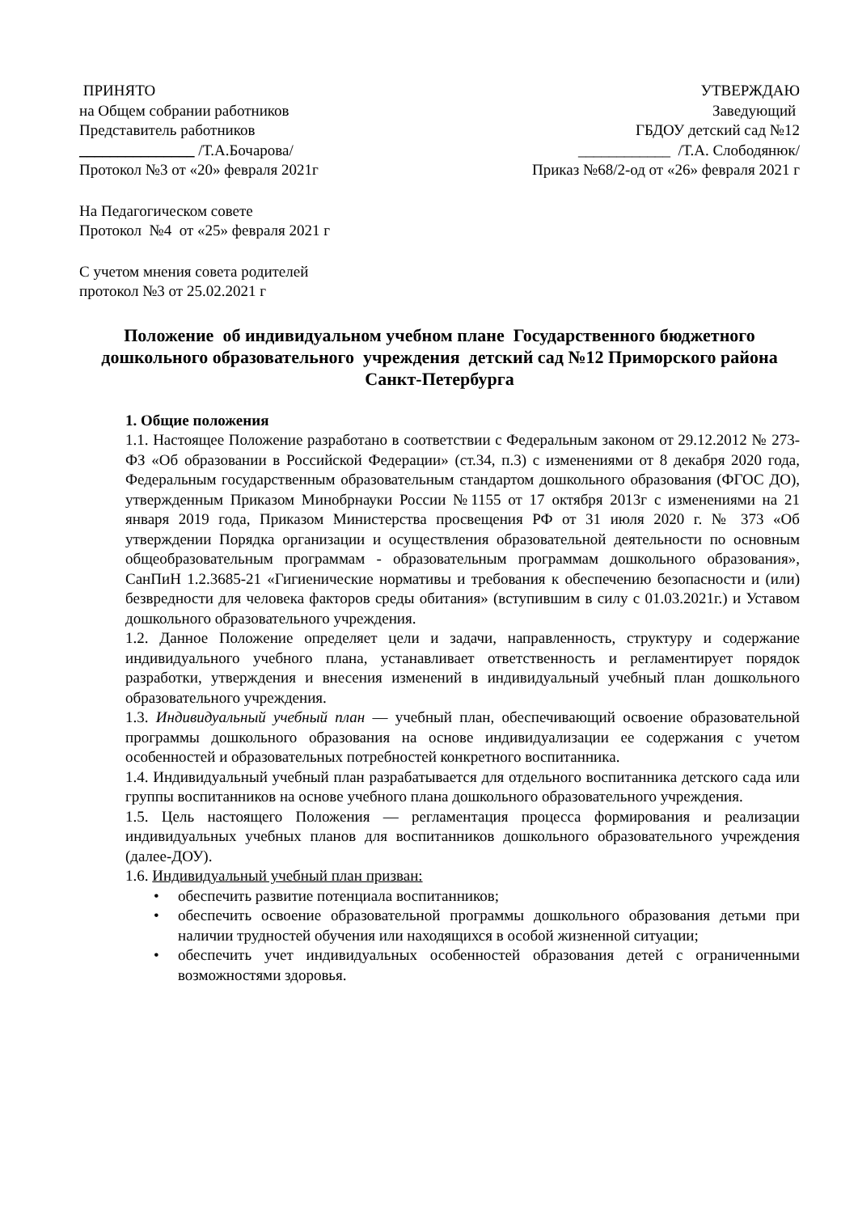ПРИНЯТО
на Общем собрании работников
Представитель работников
_______________ /Т.А.Бочарова/
Протокол №3 от «20» февраля 2021г
УТВЕРЖДАЮ
Заведующий
ГБДОУ детский сад №12
____________ /Т.А. Слободянюк/
Приказ №68/2-од от «26» февраля 2021 г
На Педагогическом совете
Протокол №4 от «25» февраля 2021 г
С учетом мнения совета родителей
протокол №3 от 25.02.2021 г
Положение об индивидуальном учебном плане Государственного бюджетного дошкольного образовательного учреждения детский сад №12 Приморского района Санкт-Петербурга
1. Общие положения
1.1. Настоящее Положение разработано в соответствии с Федеральным законом от 29.12.2012 № 273-ФЗ «Об образовании в Российской Федерации» (ст.34, п.3) с изменениями от 8 декабря 2020 года, Федеральным государственным образовательным стандартом дошкольного образования (ФГОС ДО), утвержденным Приказом Минобрнауки России №1155 от 17 октября 2013г с изменениями на 21 января 2019 года, Приказом Министерства просвещения РФ от 31 июля 2020 г. № 373 «Об утверждении Порядка организации и осуществления образовательной деятельности по основным общеобразовательным программам - образовательным программам дошкольного образования», СанПиН 1.2.3685-21 «Гигиенические нормативы и требования к обеспечению безопасности и (или) безвредности для человека факторов среды обитания» (вступившим в силу с 01.03.2021г.) и Уставом дошкольного образовательного учреждения.
1.2. Данное Положение определяет цели и задачи, направленность, структуру и содержание индивидуального учебного плана, устанавливает ответственность и регламентирует порядок разработки, утверждения и внесения изменений в индивидуальный учебный план дошкольного образовательного учреждения.
1.3. Индивидуальный учебный план — учебный план, обеспечивающий освоение образовательной программы дошкольного образования на основе индивидуализации ее содержания с учетом особенностей и образовательных потребностей конкретного воспитанника.
1.4. Индивидуальный учебный план разрабатывается для отдельного воспитанника детского сада или группы воспитанников на основе учебного плана дошкольного образовательного учреждения.
1.5. Цель настоящего Положения — регламентация процесса формирования и реализации индивидуальных учебных планов для воспитанников дошкольного образовательного учреждения (далее-ДОУ).
1.6. Индивидуальный учебный план призван:
• обеспечить развитие потенциала воспитанников;
• обеспечить освоение образовательной программы дошкольного образования детьми при наличии трудностей обучения или находящихся в особой жизненной ситуации;
• обеспечить учет индивидуальных особенностей образования детей с ограниченными возможностями здоровья.